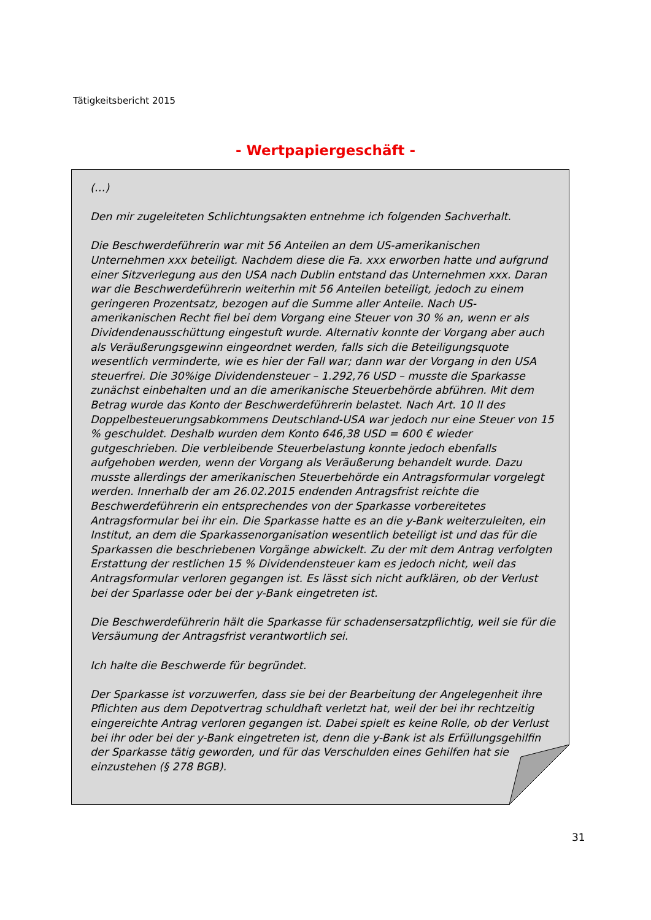Tätigkeitsbericht 2015
- Wertpapiergeschäft -
(…)
Den mir zugeleiteten Schlichtungsakten entnehme ich folgenden Sachverhalt.
Die Beschwerdeführerin war mit 56 Anteilen an dem US-amerikanischen Unternehmen xxx beteiligt. Nachdem diese die Fa. xxx erworben hatte und aufgrund einer Sitzverlegung aus den USA nach Dublin entstand das Unternehmen xxx. Daran war die Beschwerdeführerin weiterhin mit 56 Anteilen beteiligt, jedoch zu einem geringeren Prozentsatz, bezogen auf die Summe aller Anteile. Nach US-amerikanischen Recht fiel bei dem Vorgang eine Steuer von 30 % an, wenn er als Dividendenausschüttung eingestuft wurde. Alternativ konnte der Vorgang aber auch als Veräußerungsgewinn eingeordnet werden, falls sich die Beteiligungsquote wesentlich verminderte, wie es hier der Fall war; dann war der Vorgang in den USA steuerfrei. Die 30%ige Dividendensteuer – 1.292,76 USD – musste die Sparkasse zunächst einbehalten und an die amerikanische Steuerbehörde abführen. Mit dem Betrag wurde das Konto der Beschwerdeführerin belastet. Nach Art. 10 II des Doppelbesteuerungsabkommens Deutschland-USA war jedoch nur eine Steuer von 15 % geschuldet. Deshalb wurden dem Konto 646,38 USD = 600 € wieder gutgeschrieben. Die verbleibende Steuerbelastung konnte jedoch ebenfalls aufgehoben werden, wenn der Vorgang als Veräußerung behandelt wurde. Dazu musste allerdings der amerikanischen Steuerbehörde ein Antragsformular vorgelegt werden. Innerhalb der am 26.02.2015 endenden Antragsfrist reichte die Beschwerdeführerin ein entsprechendes von der Sparkasse vorbereitetes Antragsformular bei ihr ein. Die Sparkasse hatte es an die y-Bank weiterzuleiten, ein Institut, an dem die Sparkassenorganisation wesentlich beteiligt ist und das für die Sparkassen die beschriebenen Vorgänge abwickelt. Zu der mit dem Antrag verfolgten Erstattung der restlichen 15 % Dividendensteuer kam es jedoch nicht, weil das Antragsformular verloren gegangen ist. Es lässt sich nicht aufklären, ob der Verlust bei der Sparlasse oder bei der y-Bank eingetreten ist.
Die Beschwerdeführerin hält die Sparkasse für schadensersatzpflichtig, weil sie für die Versäumung der Antragsfrist verantwortlich sei.
Ich halte die Beschwerde für begründet.
Der Sparkasse ist vorzuwerfen, dass sie bei der Bearbeitung der Angelegenheit ihre Pflichten aus dem Depotvertrag schuldhaft verletzt hat, weil der bei ihr rechtzeitig eingereichte Antrag verloren gegangen ist. Dabei spielt es keine Rolle, ob der Verlust bei ihr oder bei der y-Bank eingetreten ist, denn die y-Bank ist als Erfüllungsgehilfin der Sparkasse tätig geworden, und für das Verschulden eines Gehilfen hat sie einzustehen (§ 278 BGB).
31